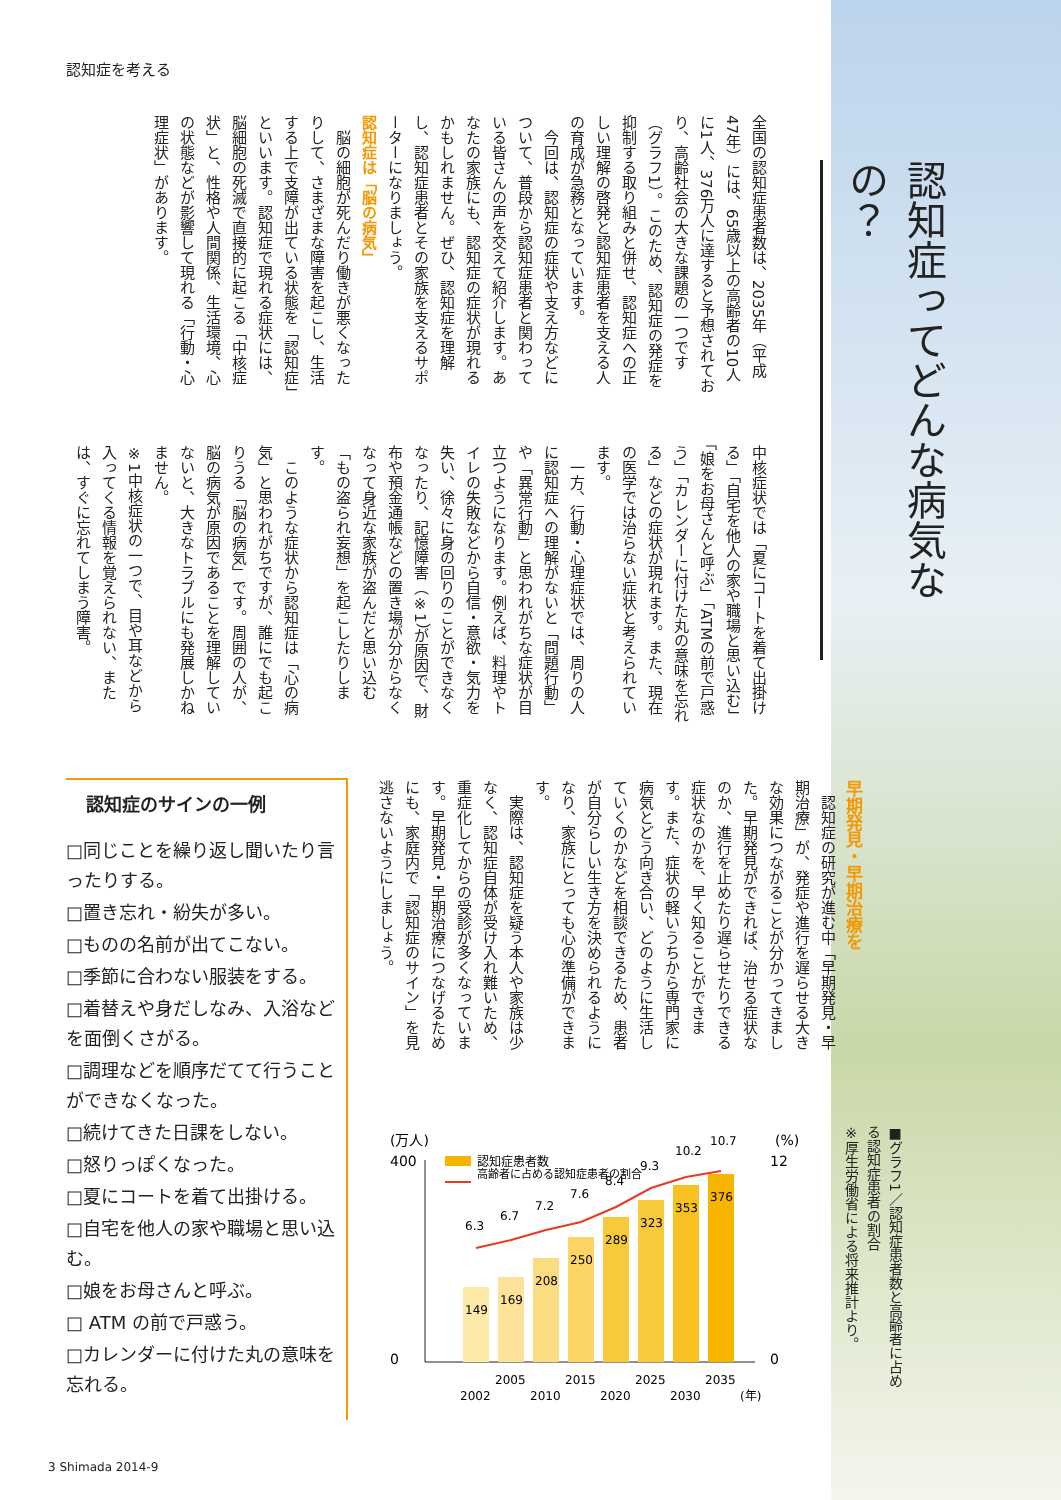認知症を考える
認知症ってどんな病気なの？
全国の認知症患者数は、2035年（平成47年）には、65歳以上の高齢者の10人に1人、376万人に達すると予想されており、高齢社会の大きな課題の一つです（グラフ1）。このため、認知症の発症を抑制する取り組みと併せ、認知症への正しい理解の啓発と認知症患者を支える人の育成が急務となっています。
　今回は、認知症の症状や支え方などについて、普段から認知症患者と関わっている皆さんの声を交えて紹介します。あなたの家族にも、認知症の症状が現れるかもしれません。ぜひ、認知症を理解し、認知症患者とその家族を支えるサポーターになりましょう。
認知症は「脳の病気」
　脳の細胞が死んだり働きが悪くなったりして、さまざまな障害を起こし、生活する上で支障が出ている状態を「認知症」といいます。認知症で現れる症状には、脳細胞の死滅で直接的に起こる「中核症状」と、性格や人間関係、生活環境、心の状態などが影響して現れる「行動・心理症状」があります。
中核症状では「夏にコートを着て出掛ける」「自宅を他人の家や職場と思い込む」「娘をお母さんと呼ぶ」「ATMの前で戸惑う」「カレンダーに付けた丸の意味を忘れる」などの症状が現れます。また、現在の医学では治らない症状と考えられています。
　一方、行動・心理症状では、周りの人に認知症への理解がないと「問題行動」や「異常行動」と思われがちな症状が目立つようになります。例えば、料理やトイレの失敗などから自信・意欲・気力を失い、徐々に身の回りのことができなくなったり、記憶障害（※1）が原因で、財布や預金通帳などの置き場が分からなくなって身近な家族が盗んだと思い込む「もの盗られ妄想」を起こしたりします。
　このような症状から認知症は「心の病気」と思われがちですが、誰にでも起こりうる「脳の病気」です。周囲の人が、脳の病気が原因であることを理解していないと、大きなトラブルにも発展しかねません。
※1中核症状の一つで、目や耳などから入ってくる情報を覚えられない、または、すぐに忘れてしまう障害。
早期発見・早期治療を
　認知症の研究が進む中「早期発見・早期治療」が、発症や進行を遅らせる大きな効果につながることが分かってきました。早期発見ができれば、治せる症状なのか、進行を止めたり遅らせたりできる症状なのかを、早く知ることができます。また、症状の軽いうちから専門家に病気とどう向き合い、どのように生活していくのかなどを相談できるため、患者が自分らしい生き方を決められるようになり、家族にとっても心の準備ができます。
　実際は、認知症を疑う本人や家族は少なく、認知症自体が受け入れ難いため、重症化してからの受診が多くなっています。早期発見・早期治療につなげるためにも、家庭内で「認知症のサイン」を見逃さないようにしましょう。
認知症のサインの一例
□同じことを繰り返し聞いたり言ったりする。
□置き忘れ・紛失が多い。
□ものの名前が出てこない。
□季節に合わない服装をする。
□着替えや身だしなみ、入浴などを面倒くさがる。
□調理などを順序だてて行うことができなくなった。
□続けてきた日課をしない。
□怒りっぽくなった。
□夏にコートを着て出掛ける。
□自宅を他人の家や職場と思い込む。
□娘をお母さんと呼ぶ。
□ ATM の前で戸惑う。
□カレンダーに付けた丸の意味を忘れる。
(万人)
(%)
認知症患者数
高齢者に占める認知症患者の割合
400
0
12
0
149
169
208
250
289
323
353
376
6.3
6.7
7.2
7.6
8.4
9.3
10.2
10.7
2002
2005
2010
2015
2020
2025
2030
2035
(年)
■グラフ1／認知症患者数と高齢者に占める認知症患者の割合
※厚生労働省による将来推計より。
3 Shimada 2014-9